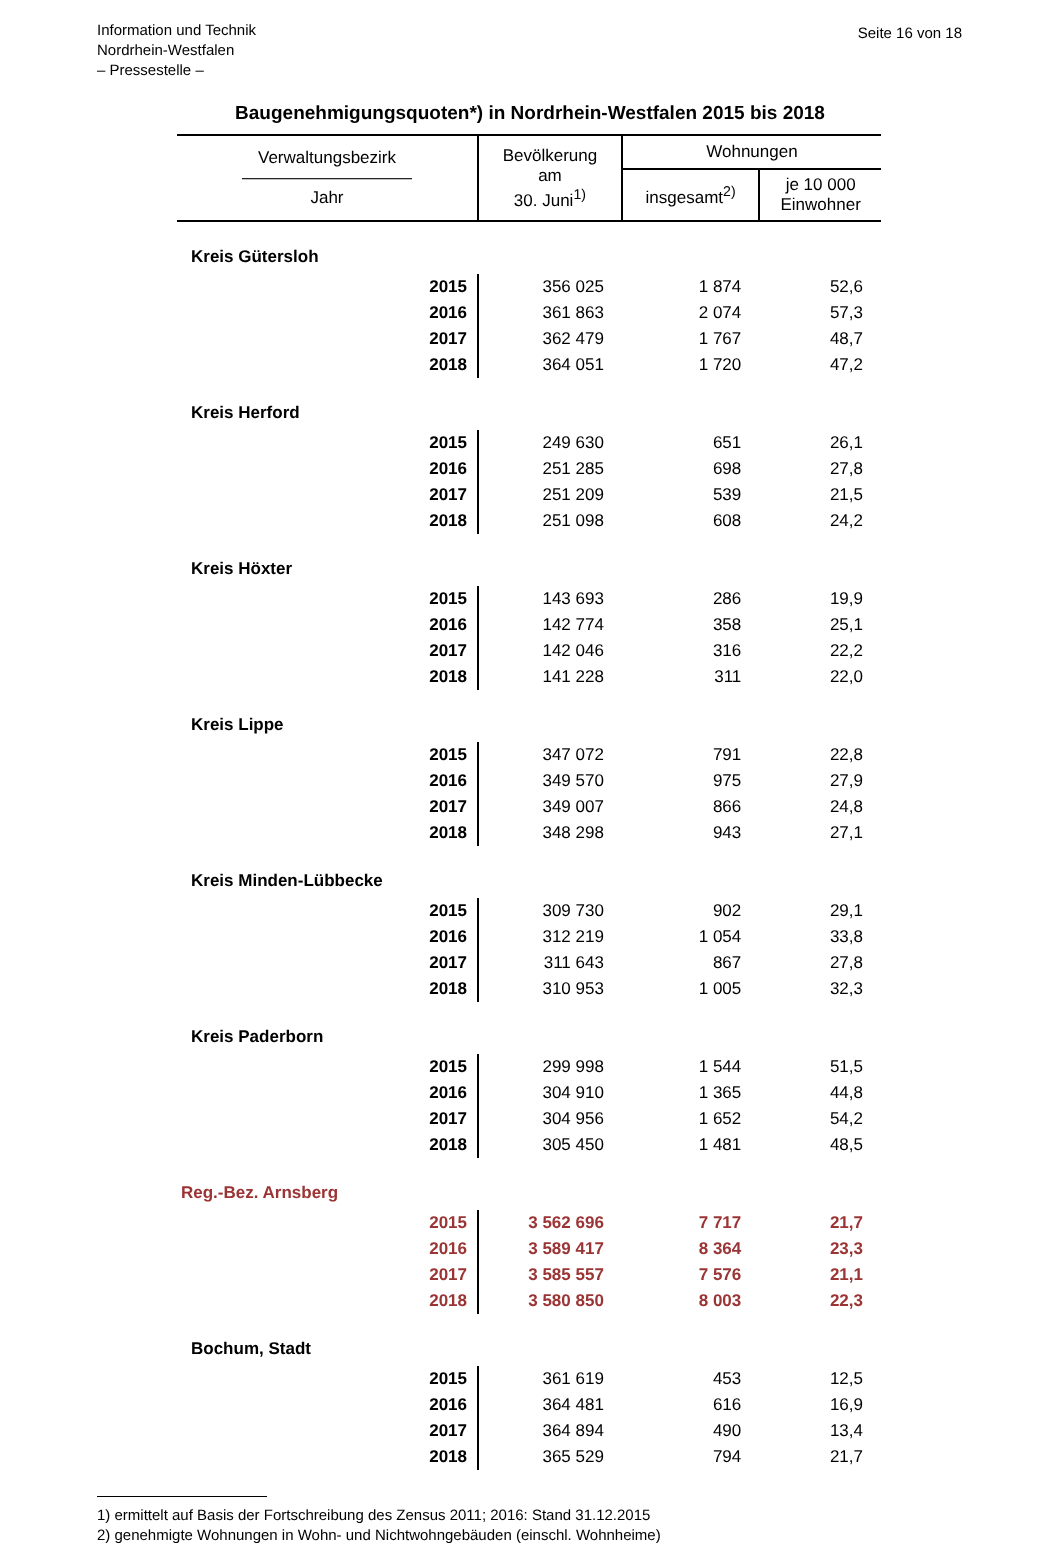Information und Technik
Nordrhein-Westfalen
– Pressestelle –
Seite 16 von 18
Baugenehmigungsquoten*) in Nordrhein-Westfalen 2015 bis 2018
| Verwaltungsbezirk —————————— Jahr | Bevölkerung am 30. Juni<sup>1)</sup> | Wohnungen | |
| --- | --- | --- | --- |
| | | insgesamt<sup>2)</sup> | je 10 000 Einwohner |
| Kreis Gütersloh | | | |
| 2015 | 356 025 | 1 874 | 52,6 |
| 2016 | 361 863 | 2 074 | 57,3 |
| 2017 | 362 479 | 1 767 | 48,7 |
| 2018 | 364 051 | 1 720 | 47,2 |
| Kreis Herford | | | |
| 2015 | 249 630 | 651 | 26,1 |
| 2016 | 251 285 | 698 | 27,8 |
| 2017 | 251 209 | 539 | 21,5 |
| 2018 | 251 098 | 608 | 24,2 |
| Kreis Höxter | | | |
| 2015 | 143 693 | 286 | 19,9 |
| 2016 | 142 774 | 358 | 25,1 |
| 2017 | 142 046 | 316 | 22,2 |
| 2018 | 141 228 | 311 | 22,0 |
| Kreis Lippe | | | |
| 2015 | 347 072 | 791 | 22,8 |
| 2016 | 349 570 | 975 | 27,9 |
| 2017 | 349 007 | 866 | 24,8 |
| 2018 | 348 298 | 943 | 27,1 |
| Kreis Minden-Lübbecke | | | |
| 2015 | 309 730 | 902 | 29,1 |
| 2016 | 312 219 | 1 054 | 33,8 |
| 2017 | 311 643 | 867 | 27,8 |
| 2018 | 310 953 | 1 005 | 32,3 |
| Kreis Paderborn | | | |
| 2015 | 299 998 | 1 544 | 51,5 |
| 2016 | 304 910 | 1 365 | 44,8 |
| 2017 | 304 956 | 1 652 | 54,2 |
| 2018 | 305 450 | 1 481 | 48,5 |
| Reg.-Bez. Arnsberg | | | |
| 2015 | 3 562 696 | 7 717 | 21,7 |
| 2016 | 3 589 417 | 8 364 | 23,3 |
| 2017 | 3 585 557 | 7 576 | 21,1 |
| 2018 | 3 580 850 | 8 003 | 22,3 |
| Bochum, Stadt | | | |
| 2015 | 361 619 | 453 | 12,5 |
| 2016 | 364 481 | 616 | 16,9 |
| 2017 | 364 894 | 490 | 13,4 |
| 2018 | 365 529 | 794 | 21,7 |
1) ermittelt auf Basis der Fortschreibung des Zensus 2011; 2016: Stand 31.12.2015
2) genehmigte Wohnungen in Wohn- und Nichtwohngebäuden (einschl. Wohnheime)